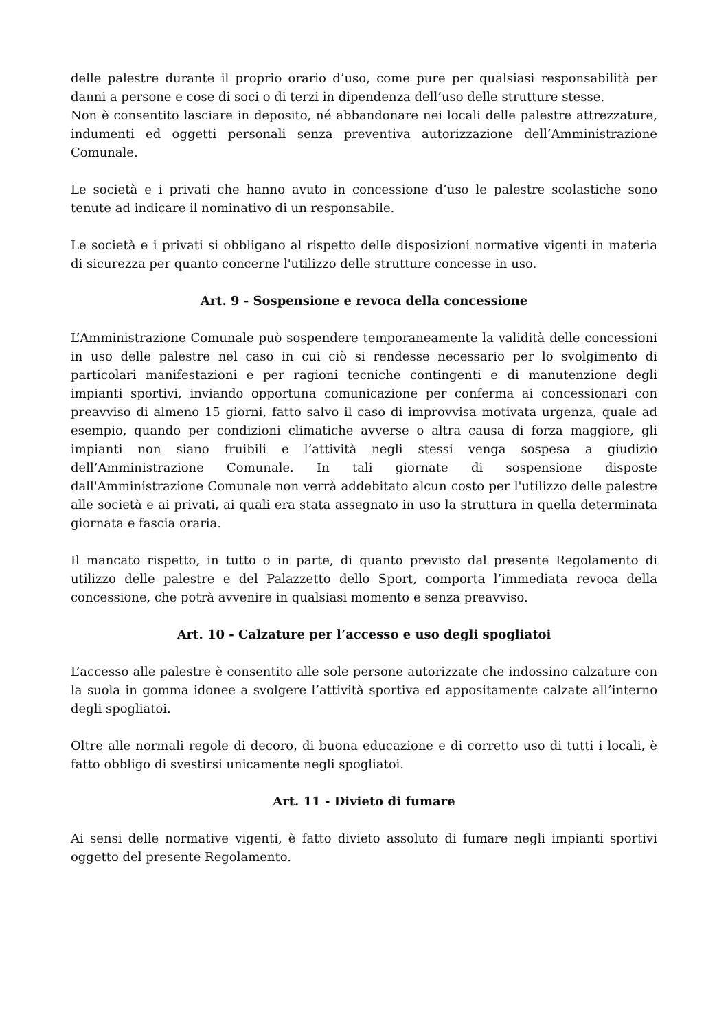delle palestre durante il proprio orario d’uso, come pure per qualsiasi responsabilità per danni a persone e cose di soci o di terzi in dipendenza dell’uso delle strutture stesse.
Non è consentito lasciare in deposito, né abbandonare nei locali delle palestre attrezzature, indumenti ed oggetti personali senza preventiva autorizzazione dell’Amministrazione Comunale.
Le società e i privati che hanno avuto in concessione d’uso le palestre scolastiche sono tenute ad indicare il nominativo di un responsabile.
Le società e i privati si obbligano al rispetto delle disposizioni normative vigenti in materia di sicurezza per quanto concerne l'utilizzo delle strutture concesse in uso.
Art. 9 - Sospensione e revoca della concessione
L’Amministrazione Comunale può sospendere temporaneamente la validità delle concessioni in uso delle palestre nel caso in cui ciò si rendesse necessario per lo svolgimento di particolari manifestazioni e per ragioni tecniche contingenti e di manutenzione degli impianti sportivi, inviando opportuna comunicazione per conferma ai concessionari con preavviso di almeno 15 giorni, fatto salvo il caso di improvvisa motivata urgenza, quale ad esempio, quando per condizioni climatiche avverse o altra causa di forza maggiore, gli impianti non siano fruibili e l’attività negli stessi venga sospesa a giudizio dell’Amministrazione Comunale. In tali giornate di sospensione disposte dall'Amministrazione Comunale non verrà addebitato alcun costo per l'utilizzo delle palestre alle società e ai privati, ai quali era stata assegnato in uso la struttura in quella determinata giornata e fascia oraria.
Il mancato rispetto, in tutto o in parte, di quanto previsto dal presente Regolamento di utilizzo delle palestre e del Palazzetto dello Sport, comporta l’immediata revoca della concessione, che potrà avvenire in qualsiasi momento e senza preavviso.
Art. 10 - Calzature per l’accesso e uso degli spogliatoi
L’accesso alle palestre è consentito alle sole persone autorizzate che indossino calzature con la suola in gomma idonee a svolgere l’attività sportiva ed appositamente calzate all’interno degli spogliatoi.
Oltre alle normali regole di decoro, di buona educazione e di corretto uso di tutti i locali, è fatto obbligo di svestirsi unicamente negli spogliatoi.
Art. 11 - Divieto di fumare
Ai sensi delle normative vigenti, è fatto divieto assoluto di fumare negli impianti sportivi oggetto del presente Regolamento.